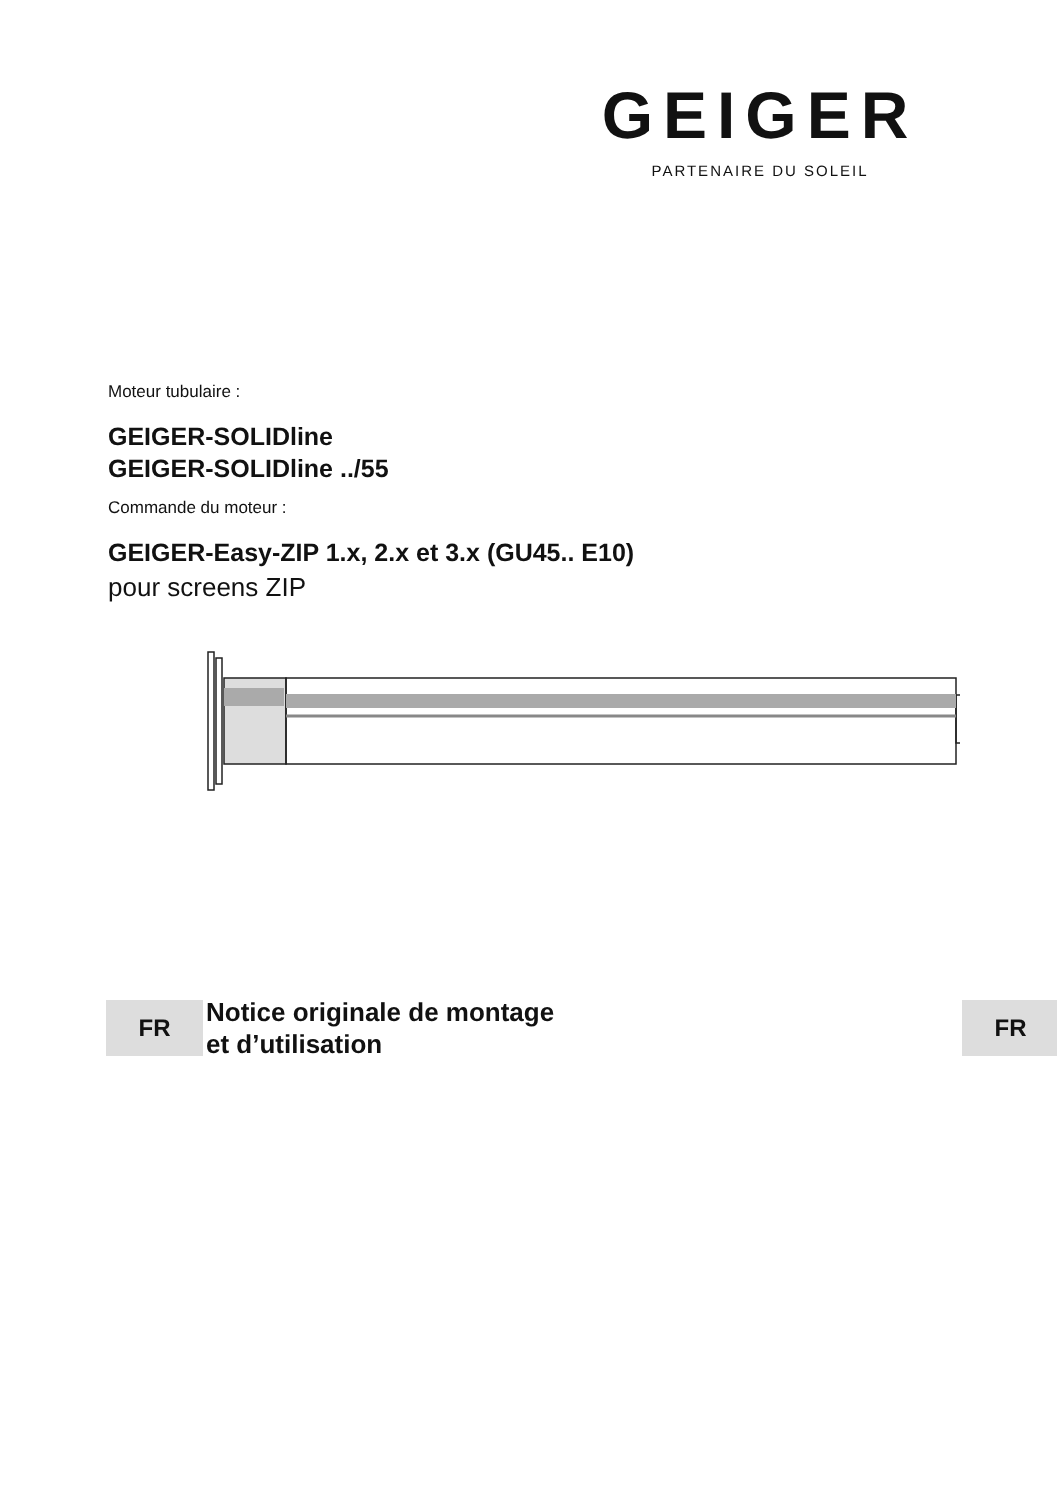GEIGER
PARTENAIRE DU SOLEIL
Moteur tubulaire :
GEIGER-SOLIDline
GEIGER-SOLIDline ../55
Commande du moteur :
GEIGER-Easy-ZIP 1.x, 2.x et 3.x (GU45.. E10)
pour screens ZIP
FR
Notice originale de montage
et d’utilisation
FR